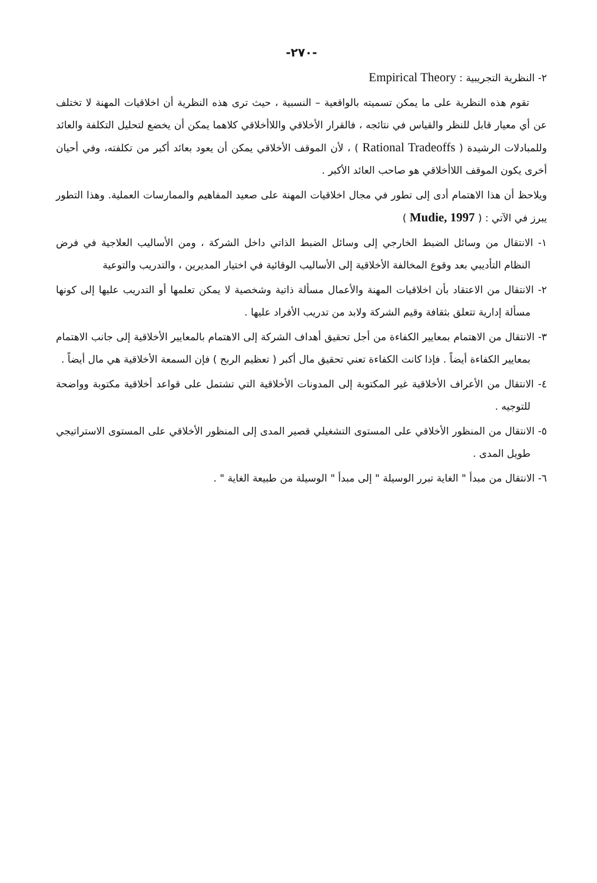-٢٧٠-
٢- النظرية التجريبية : Empirical Theory
تقوم هذه النظرية على ما يمكن تسميته بالواقعية – النسبية ، حيث ترى هذه النظرية أن اخلاقيات المهنة لا تختلف عن أي معيار قابل للنظر والقياس في نتائجه ، فالقرار الأخلاقي واللاأخلاقي كلاهما يمكن أن يخضع لتحليل التكلفة والعائد وللمبادلات الرشيدة ( Rational Tradeoffs ) ، لأن الموقف الأخلاقي يمكن أن يعود بعائد أكبر من تكلفته، وفي أحيان أخرى يكون الموقف اللاأخلاقي هو صاحب العائد الأكبر .
ويلاحظ أن هذا الاهتمام أدى إلى تطور في مجال اخلاقيات المهنة على صعيد المفاهيم والممارسات العملية. وهذا التطور يبرز في الآتي : ( Mudie, 1997 )
١- الانتقال من وسائل الضبط الخارجي إلى وسائل الضبط الذاتي داخل الشركة ، ومن الأساليب العلاجية في فرض النظام التأديبي بعد وقوع المخالفة الأخلاقية إلى الأساليب الوقائية في اختيار المديرين ، والتدريب والتوعية
٢- الانتقال من الاعتقاد بأن اخلاقيات المهنة والأعمال مسألة ذاتية وشخصية لا يمكن تعلمها أو التدريب عليها إلى كونها مسألة إدارية تتعلق بثقافة وقيم الشركة ولابد من تدريب الأفراد عليها .
٣- الانتقال من الاهتمام بمعايير الكفاءة من أجل تحقيق أهداف الشركة إلى الاهتمام بالمعايير الأخلاقية إلى جانب الاهتمام بمعايير الكفاءة أيضاً . فإذا كانت الكفاءة تعني تحقيق مال أكبر ( تعظيم الربح ) فإن السمعة الأخلاقية هي مال أيضاً .
٤- الانتقال من الأعراف الأخلاقية غير المكتوبة إلى المدونات الأخلاقية التي تشتمل على قواعد أخلاقية مكتوبة وواضحة للتوجيه .
٥- الانتقال من المنظور الأخلاقي على المستوى التشغيلي قصير المدى إلى المنظور الأخلاقي على المستوى الاستراتيجي طويل المدى .
٦- الانتقال من مبدأ " الغاية تبرر الوسيلة " إلى مبدأ " الوسيلة من طبيعة الغاية " .